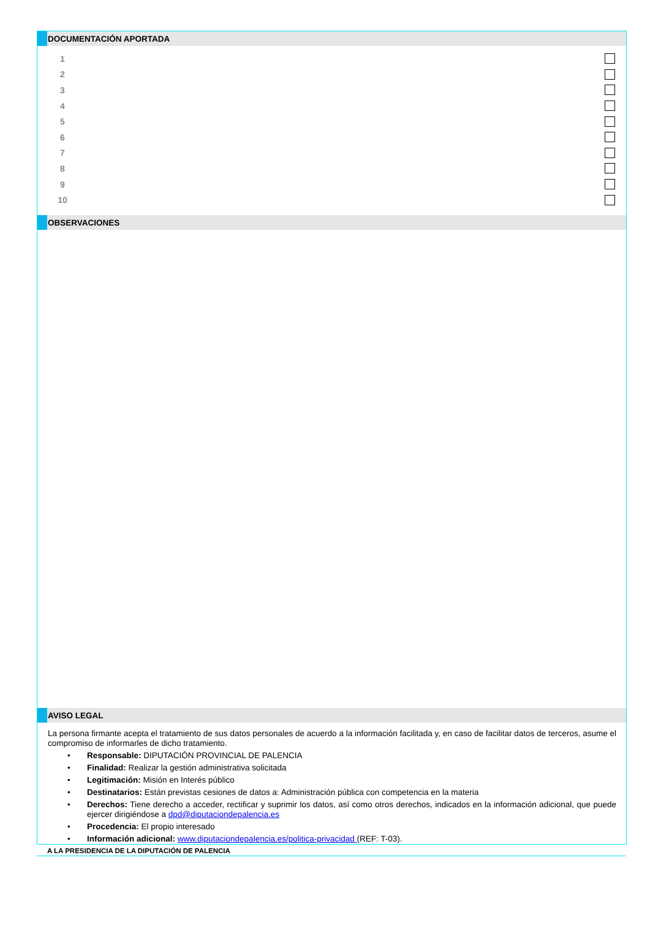DOCUMENTACIÓN APORTADA
1
2
3
4
5
6
7
8
9
10
OBSERVACIONES
AVISO LEGAL
La persona firmante acepta el tratamiento de sus datos personales de acuerdo a la información facilitada y, en caso de facilitar datos de terceros, asume el compromiso de informarles de dicho tratamiento.
• Responsable: DIPUTACIÓN PROVINCIAL DE PALENCIA
• Finalidad: Realizar la gestión administrativa solicitada
• Legitimación: Misión en Interés público
• Destinatarios: Están previstas cesiones de datos a: Administración pública con competencia en la materia
• Derechos: Tiene derecho a acceder, rectificar y suprimir los datos, así como otros derechos, indicados en la información adicional, que puede ejercer dirigiéndose a dpd@diputaciondepalencia.es
• Procedencia: El propio interesado
• Información adicional: www.diputaciondepalencia.es/politica-privacidad (REF: T-03).
A LA PRESIDENCIA DE LA DIPUTACIÓN DE PALENCIA